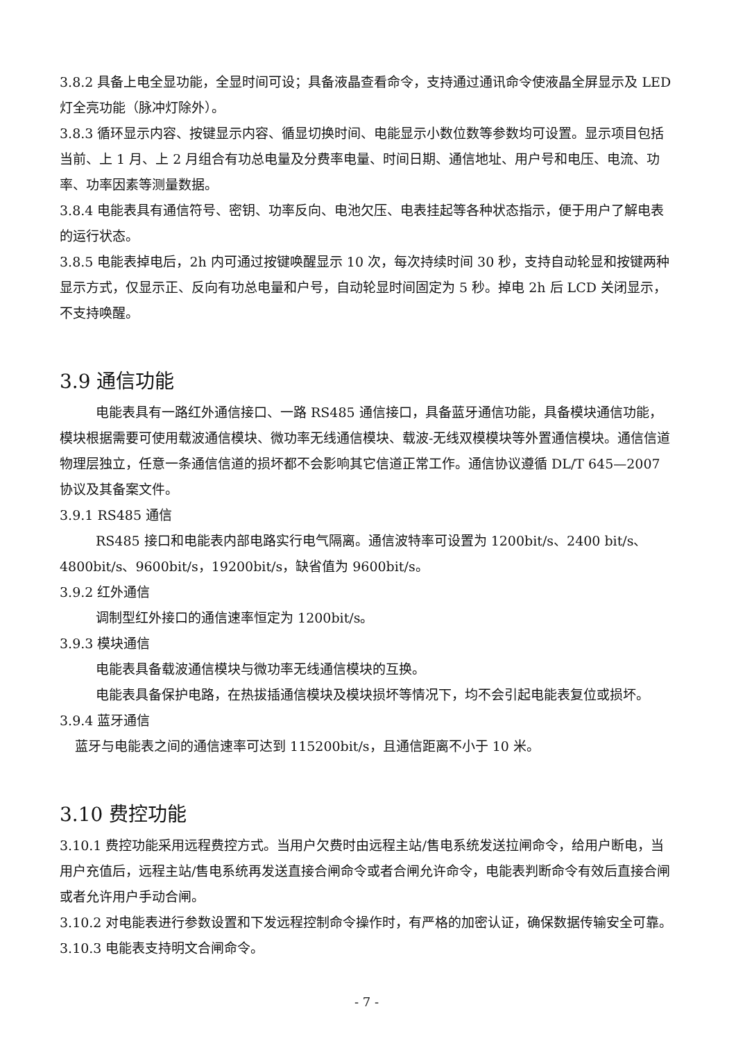3.8.2 具备上电全显功能，全显时间可设；具备液晶查看命令，支持通过通讯命令使液晶全屏显示及 LED 灯全亮功能（脉冲灯除外）。
3.8.3 循环显示内容、按键显示内容、循显切换时间、电能显示小数位数等参数均可设置。显示项目包括当前、上 1 月、上 2 月组合有功总电量及分费率电量、时间日期、通信地址、用户号和电压、电流、功率、功率因素等测量数据。
3.8.4 电能表具有通信符号、密钥、功率反向、电池欠压、电表挂起等各种状态指示，便于用户了解电表的运行状态。
3.8.5 电能表掉电后，2h 内可通过按键唤醒显示 10 次，每次持续时间 30 秒，支持自动轮显和按键两种显示方式，仅显示正、反向有功总电量和户号，自动轮显时间固定为 5 秒。掉电 2h 后 LCD 关闭显示，不支持唤醒。
3.9 通信功能
电能表具有一路红外通信接口、一路 RS485 通信接口，具备蓝牙通信功能，具备模块通信功能，模块根据需要可使用载波通信模块、微功率无线通信模块、载波-无线双模模块等外置通信模块。通信信道物理层独立，任意一条通信信道的损坏都不会影响其它信道正常工作。通信协议遵循 DL/T 645—2007 协议及其备案文件。
3.9.1 RS485 通信
RS485 接口和电能表内部电路实行电气隔离。通信波特率可设置为 1200bit/s、2400 bit/s、4800bit/s、9600bit/s，19200bit/s，缺省值为 9600bit/s。
3.9.2 红外通信
调制型红外接口的通信速率恒定为 1200bit/s。
3.9.3 模块通信
电能表具备载波通信模块与微功率无线通信模块的互换。
电能表具备保护电路，在热拔插通信模块及模块损坏等情况下，均不会引起电能表复位或损坏。
3.9.4 蓝牙通信
蓝牙与电能表之间的通信速率可达到 115200bit/s，且通信距离不小于 10 米。
3.10 费控功能
3.10.1 费控功能采用远程费控方式。当用户欠费时由远程主站/售电系统发送拉闸命令，给用户断电，当用户充值后，远程主站/售电系统再发送直接合闸命令或者合闸允许命令，电能表判断命令有效后直接合闸或者允许用户手动合闸。
3.10.2 对电能表进行参数设置和下发远程控制命令操作时，有严格的加密认证，确保数据传输安全可靠。
3.10.3 电能表支持明文合闸命令。
- 7 -